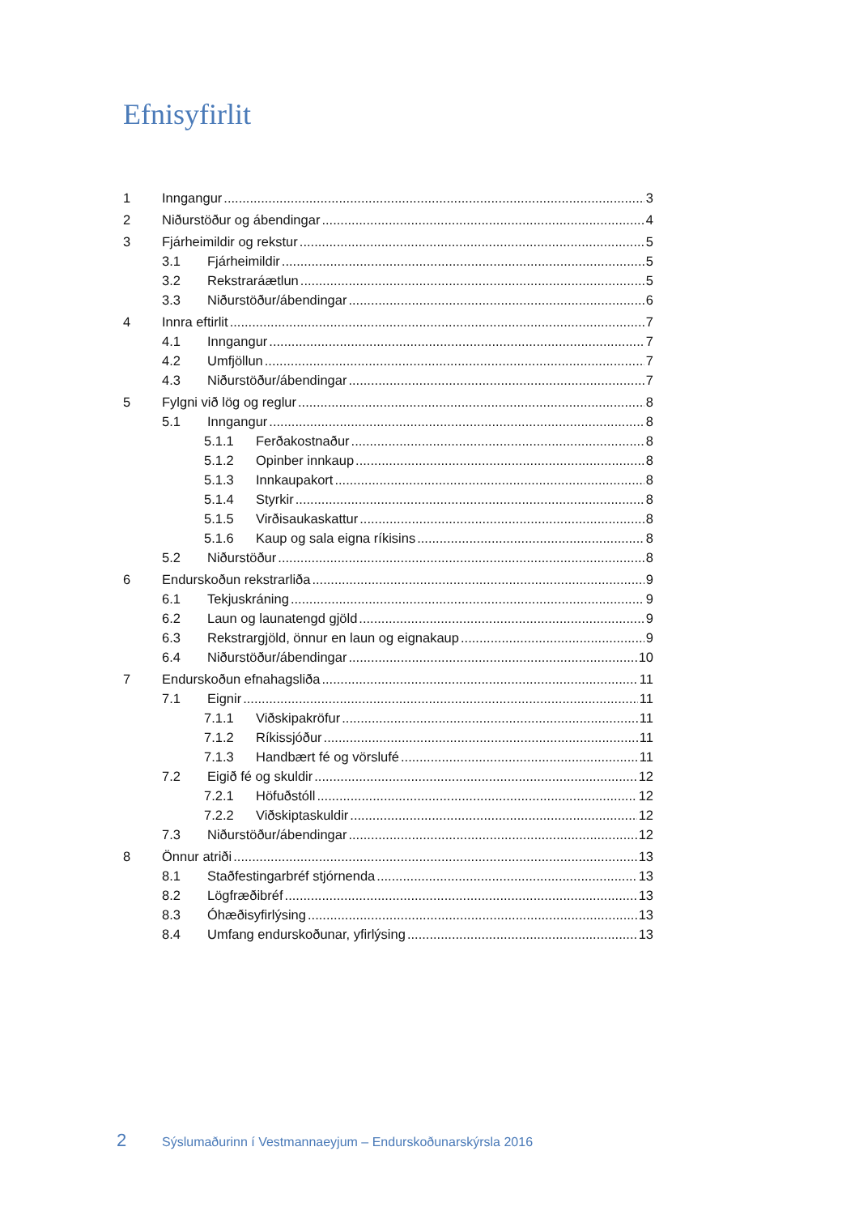Efnisyfirlit
1 Inngangur 3
2 Niðurstöður og ábendingar 4
3 Fjárheimildir og rekstur 5
3.1 Fjárheimildir 5
3.2 Rekstraráætlun 5
3.3 Niðurstöður/ábendingar 6
4 Innra eftirlit 7
4.1 Inngangur 7
4.2 Umfjöllun 7
4.3 Niðurstöður/ábendingar 7
5 Fylgni við lög og reglur 8
5.1 Inngangur 8
5.1.1 Ferðakostnaður 8
5.1.2 Opinber innkaup 8
5.1.3 Innkaupakort 8
5.1.4 Styrkir 8
5.1.5 Virðisaukaskattur 8
5.1.6 Kaup og sala eigna ríkisins 8
5.2 Niðurstöður 8
6 Endurskoðun rekstrarliða 9
6.1 Tekjuskráning 9
6.2 Laun og launatengd gjöld 9
6.3 Rekstrargjöld, önnur en laun og eignakaup 9
6.4 Niðurstöður/ábendingar 10
7 Endurskoðun efnahagsliða 11
7.1 Eignir 11
7.1.1 Viðskipakröfur 11
7.1.2 Ríkissjóður 11
7.1.3 Handbært fé og vörslufé 11
7.2 Eigið fé og skuldir 12
7.2.1 Höfuðstóll 12
7.2.2 Viðskiptaskuldir 12
7.3 Niðurstöður/ábendingar 12
8 Önnur atriði 13
8.1 Staðfestingarbréf stjórnenda 13
8.2 Lögfræðibréf 13
8.3 Óhæðisyfirlýsing 13
8.4 Umfang endurskoðunar, yfirlýsing 13
2 Sýslumaðurinn í Vestmannaeyjum – Endurskoðunarskýrsla 2016